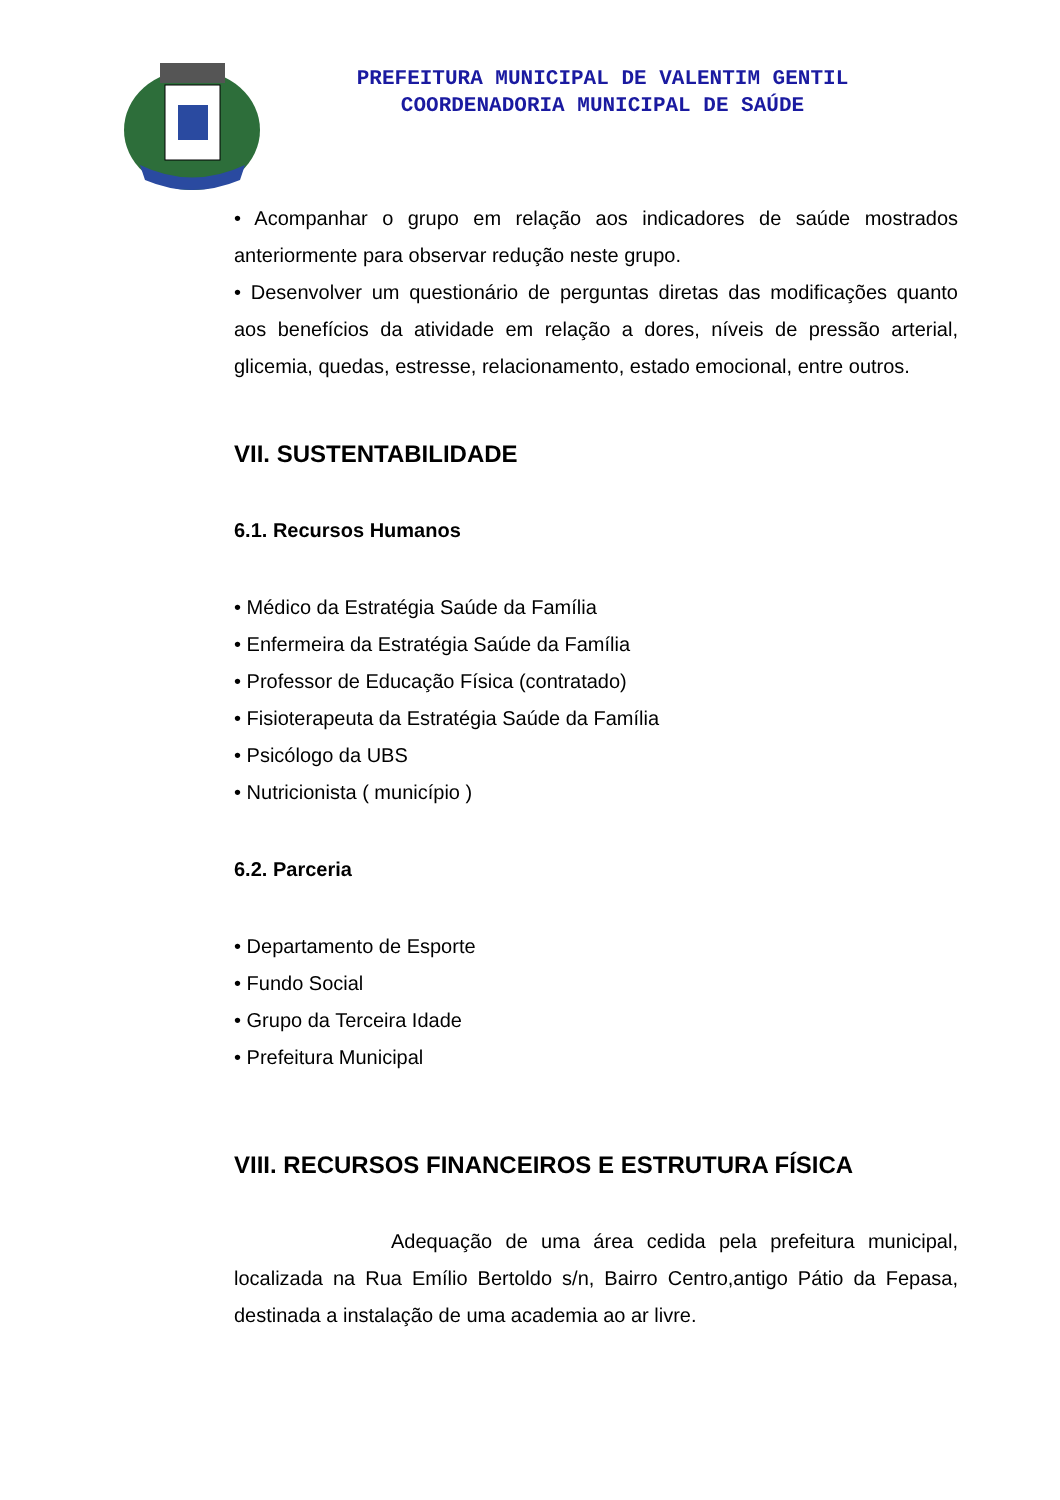PREFEITURA MUNICIPAL DE VALENTIM GENTIL
COORDENADORIA MUNICIPAL DE SAÚDE
• Acompanhar o grupo em relação aos indicadores de saúde mostrados anteriormente para observar redução neste grupo.
• Desenvolver um questionário de perguntas diretas das modificações quanto aos benefícios da atividade em relação a dores, níveis de pressão arterial, glicemia, quedas, estresse, relacionamento, estado emocional, entre outros.
VII. SUSTENTABILIDADE
6.1. Recursos Humanos
• Médico da Estratégia Saúde da Família
• Enfermeira da Estratégia Saúde da Família
• Professor de Educação Física (contratado)
• Fisioterapeuta da Estratégia Saúde da Família
• Psicólogo da UBS
• Nutricionista ( município )
6.2. Parceria
• Departamento de Esporte
• Fundo Social
• Grupo da Terceira Idade
• Prefeitura Municipal
VIII. RECURSOS FINANCEIROS E ESTRUTURA FÍSICA
Adequação de uma área cedida pela prefeitura municipal, localizada na Rua Emílio Bertoldo s/n, Bairro Centro,antigo Pátio da Fepasa, destinada a instalação de uma academia ao ar livre.